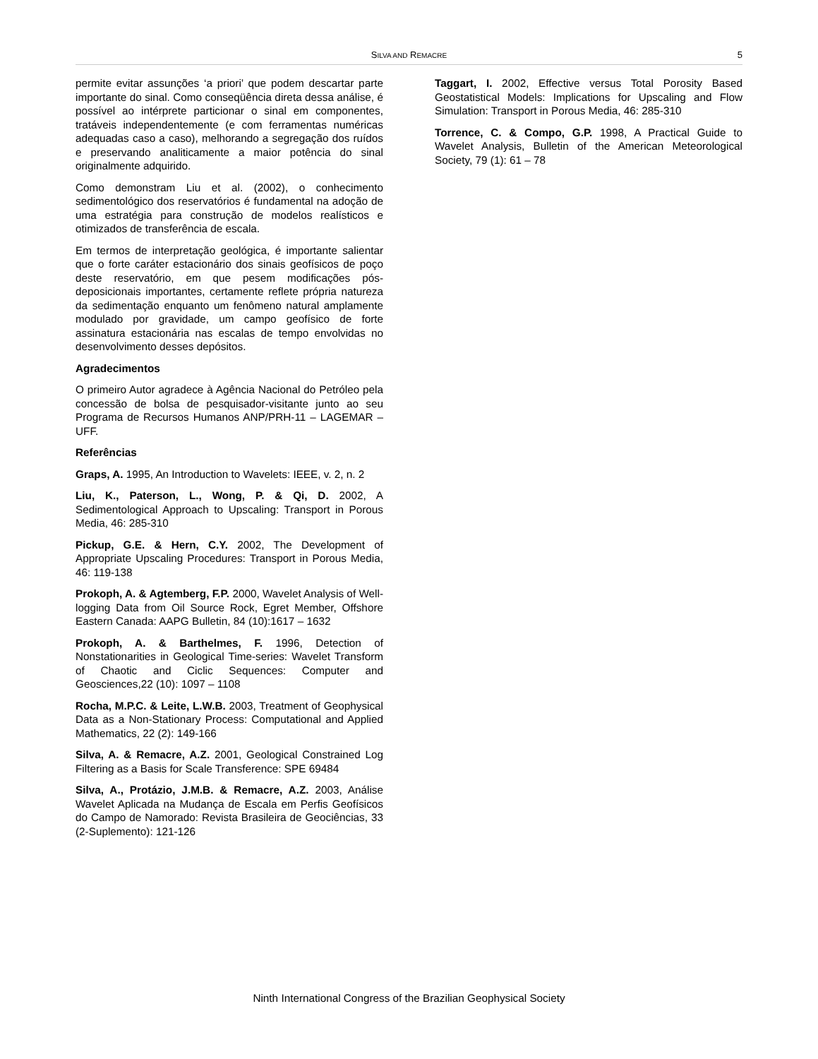SILVA AND REMACRE 5
permite evitar assunções ‘a priori’ que podem descartar parte importante do sinal. Como conseqüência direta dessa análise, é possível ao intérprete particionar o sinal em componentes, tratáveis independentemente (e com ferramentas numéricas adequadas caso a caso), melhorando a segregação dos ruídos e preservando analiticamente a maior potência do sinal originalmente adquirido.
Como demonstram Liu et al. (2002), o conhecimento sedimentológico dos reservatórios é fundamental na adoção de uma estratégia para construção de modelos realísticos e otimizados de transferência de escala.
Em termos de interpretação geológica, é importante salientar que o forte caráter estacionário dos sinais geofísicos de poço deste reservatório, em que pesem modificações pós-deposicionais importantes, certamente reflete própria natureza da sedimentação enquanto um fenômeno natural amplamente modulado por gravidade, um campo geofísico de forte assinatura estacionária nas escalas de tempo envolvidas no desenvolvimento desses depósitos.
Agradecimentos
O primeiro Autor agradece à Agência Nacional do Petróleo pela concessão de bolsa de pesquisador-visitante junto ao seu Programa de Recursos Humanos ANP/PRH-11 – LAGEMAR – UFF.
Referências
Graps, A. 1995, An Introduction to Wavelets: IEEE, v. 2, n. 2
Liu, K., Paterson, L., Wong, P. & Qi, D. 2002, A Sedimentological Approach to Upscaling: Transport in Porous Media, 46: 285-310
Pickup, G.E. & Hern, C.Y. 2002, The Development of Appropriate Upscaling Procedures: Transport in Porous Media, 46: 119-138
Prokoph, A. & Agtemberg, F.P. 2000, Wavelet Analysis of Well-logging Data from Oil Source Rock, Egret Member, Offshore Eastern Canada: AAPG Bulletin, 84 (10):1617 – 1632
Prokoph, A. & Barthelmes, F. 1996, Detection of Nonstationarities in Geological Time-series: Wavelet Transform of Chaotic and Ciclic Sequences: Computer and Geosciences,22 (10): 1097 – 1108
Rocha, M.P.C. & Leite, L.W.B. 2003, Treatment of Geophysical Data as a Non-Stationary Process: Computational and Applied Mathematics, 22 (2): 149-166
Silva, A. & Remacre, A.Z. 2001, Geological Constrained Log Filtering as a Basis for Scale Transference: SPE 69484
Silva, A., Protázio, J.M.B. & Remacre, A.Z. 2003, Análise Wavelet Aplicada na Mudança de Escala em Perfis Geofísicos do Campo de Namorado: Revista Brasileira de Geociências, 33 (2-Suplemento): 121-126
Taggart, I. 2002, Effective versus Total Porosity Based Geostatistical Models: Implications for Upscaling and Flow Simulation: Transport in Porous Media, 46: 285-310
Torrence, C. & Compo, G.P. 1998, A Practical Guide to Wavelet Analysis, Bulletin of the American Meteorological Society, 79 (1): 61 – 78
Ninth International Congress of the Brazilian Geophysical Society